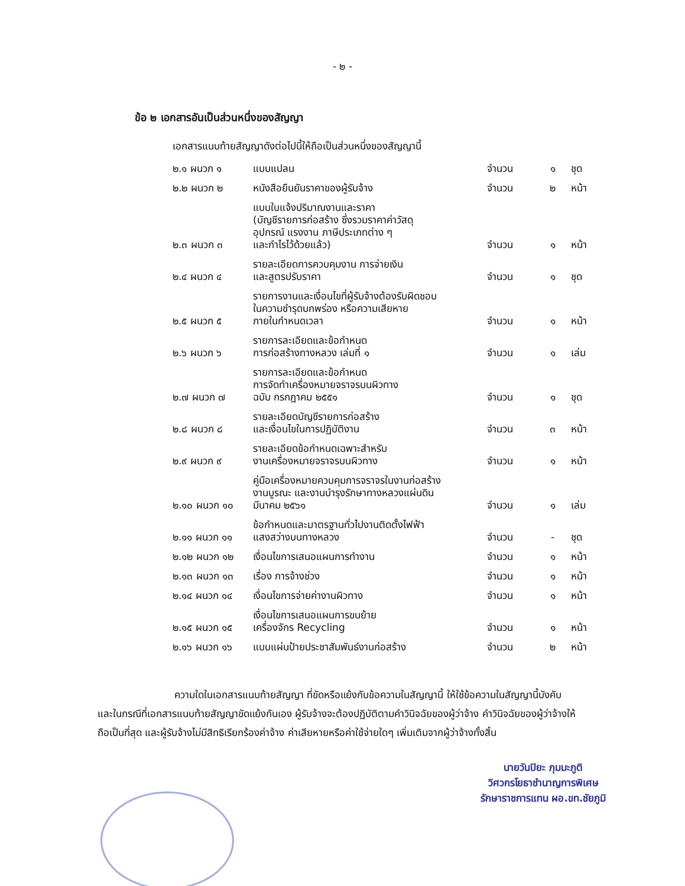- ๒ -
ข้อ ๒ เอกสารอันเป็นส่วนหนึ่งของสัญญา
เอกสารแนบท้ายสัญญาดังต่อไปนี้ให้ถือเป็นส่วนหนึ่งของสัญญานี้
| ๒.๑ ผนวก ๑ | แบบแปลน | จำนวน | ๑ | ชุด |
| ๒.๒ ผนวก ๒ | หนังสือยืนยันราคาของผู้รับจ้าง | จำนวน | ๒ | หน้า |
| ๒.๓ ผนวก ๓ | แบบใบแจ้งปริมาณงานและราคา (บัญชีรายการก่อสร้าง ซึ่งรวมราคาค่าวัสดุ อุปกรณ์ แรงงาน ภาษีประเภทต่าง ๆ และกำไรไว้ด้วยแล้ว) | จำนวน | ๑ | หน้า |
| ๒.๔ ผนวก ๔ | รายละเอียดการควบคุมงาน การจ่ายเงิน และสูตรปรับราคา | จำนวน | ๑ | ชุด |
| ๒.๕ ผนวก ๕ | รายการงานและเงื่อนไขที่ผู้รับจ้างต้องรับผิดชอบ ในความชำรุดบกพร่อง หรือความเสียหาย ภายในกำหนดเวลา | จำนวน | ๑ | หน้า |
| ๒.๖ ผนวก ๖ | รายการละเอียดและข้อกำหนด การก่อสร้างทางหลวง เล่มที่ ๑ | จำนวน | ๑ | เล่ม |
| ๒.๗ ผนวก ๗ | รายการละเอียดและข้อกำหนด การจัดทำเครื่องหมายจราจรบนผิวทาง ฉบับ กรกฎาคม ๒๕๕๑ | จำนวน | ๑ | ชุด |
| ๒.๘ ผนวก ๘ | รายละเอียดบัญชีรายการก่อสร้าง และเงื่อนไขในการปฏิบัติงาน | จำนวน | ๓ | หน้า |
| ๒.๙ ผนวก ๙ | รายละเอียดข้อกำหนดเฉพาะสำหรับ งานเครื่องหมายจราจรบนผิวทาง | จำนวน | ๑ | หน้า |
| ๒.๑๐ ผนวก ๑๐ | คู่มือเครื่องหมายควบคุมการจราจรในงานก่อสร้าง งานบูรณะ และงานบำรุงรักษาทางหลวงแผ่นดิน มีนาคม ๒๕๖๑ | จำนวน | ๑ | เล่ม |
| ๒.๑๑ ผนวก ๑๑ | ข้อกำหนดและมาตรฐานทั่วไปงานติดตั้งไฟฟ้า แสงสว่างบนทางหลวง | จำนวน | - | ชุด |
| ๒.๑๒ ผนวก ๑๒ | เงื่อนไขการเสนอแผนการทำงาน | จำนวน | ๑ | หน้า |
| ๒.๑๓ ผนวก ๑๓ | เรื่อง การจ้างช่วง | จำนวน | ๑ | หน้า |
| ๒.๑๔ ผนวก ๑๔ | เงื่อนไขการจ่ายค่างานผิวทาง | จำนวน | ๑ | หน้า |
| ๒.๑๕ ผนวก ๑๕ | เงื่อนไขการเสนอแผนการขนย้าย เครื่องจักร Recycling | จำนวน | ๑ | หน้า |
| ๒.๑๖ ผนวก ๑๖ | แบบแผ่นป้ายประชาสัมพันธ์งานก่อสร้าง | จำนวน | ๒ | หน้า |
ความใดในเอกสารแนบท้ายสัญญา ที่ขัดหรือแย้งกับข้อความในสัญญานี้ ให้ใช้ข้อความในสัญญานี้บังคับ และในกรณีที่เอกสารแนบท้ายสัญญาขัดแย้งกันเอง ผู้รับจ้างจะต้องปฏิบัติตามคำวินิจฉัยของผู้ว่าจ้าง คำวินิจฉัยของผู้ว่าจ้างให้ถือเป็นที่สุด และผู้รับจ้างไม่มีสิทธิเรียกร้องค่าจ้าง ค่าเสียหายหรือค่าใช้จ่ายใดๆ เพิ่มเติมจากผู้ว่าจ้างทั้งสิ้น
นายวันปิยะ ภุมมะภูติ
วิศวกรโยธาชำนาญการพิเศษ
รักษาราชการแทน ผอ.ขท.ชัยภูมิ